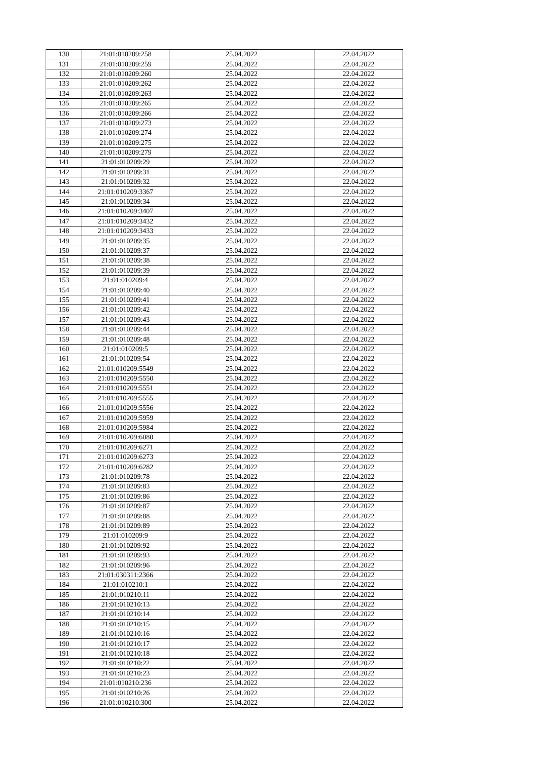| 130 | 21:01:010209:258 | 25.04.2022 | 22.04.2022 |
| 131 | 21:01:010209:259 | 25.04.2022 | 22.04.2022 |
| 132 | 21:01:010209:260 | 25.04.2022 | 22.04.2022 |
| 133 | 21:01:010209:262 | 25.04.2022 | 22.04.2022 |
| 134 | 21:01:010209:263 | 25.04.2022 | 22.04.2022 |
| 135 | 21:01:010209:265 | 25.04.2022 | 22.04.2022 |
| 136 | 21:01:010209:266 | 25.04.2022 | 22.04.2022 |
| 137 | 21:01:010209:273 | 25.04.2022 | 22.04.2022 |
| 138 | 21:01:010209:274 | 25.04.2022 | 22.04.2022 |
| 139 | 21:01:010209:275 | 25.04.2022 | 22.04.2022 |
| 140 | 21:01:010209:279 | 25.04.2022 | 22.04.2022 |
| 141 | 21:01:010209:29 | 25.04.2022 | 22.04.2022 |
| 142 | 21:01:010209:31 | 25.04.2022 | 22.04.2022 |
| 143 | 21:01:010209:32 | 25.04.2022 | 22.04.2022 |
| 144 | 21:01:010209:3367 | 25.04.2022 | 22.04.2022 |
| 145 | 21:01:010209:34 | 25.04.2022 | 22.04.2022 |
| 146 | 21:01:010209:3407 | 25.04.2022 | 22.04.2022 |
| 147 | 21:01:010209:3432 | 25.04.2022 | 22.04.2022 |
| 148 | 21:01:010209:3433 | 25.04.2022 | 22.04.2022 |
| 149 | 21:01:010209:35 | 25.04.2022 | 22.04.2022 |
| 150 | 21:01:010209:37 | 25.04.2022 | 22.04.2022 |
| 151 | 21:01:010209:38 | 25.04.2022 | 22.04.2022 |
| 152 | 21:01:010209:39 | 25.04.2022 | 22.04.2022 |
| 153 | 21:01:010209:4 | 25.04.2022 | 22.04.2022 |
| 154 | 21:01:010209:40 | 25.04.2022 | 22.04.2022 |
| 155 | 21:01:010209:41 | 25.04.2022 | 22.04.2022 |
| 156 | 21:01:010209:42 | 25.04.2022 | 22.04.2022 |
| 157 | 21:01:010209:43 | 25.04.2022 | 22.04.2022 |
| 158 | 21:01:010209:44 | 25.04.2022 | 22.04.2022 |
| 159 | 21:01:010209:48 | 25.04.2022 | 22.04.2022 |
| 160 | 21:01:010209:5 | 25.04.2022 | 22.04.2022 |
| 161 | 21:01:010209:54 | 25.04.2022 | 22.04.2022 |
| 162 | 21:01:010209:5549 | 25.04.2022 | 22.04.2022 |
| 163 | 21:01:010209:5550 | 25.04.2022 | 22.04.2022 |
| 164 | 21:01:010209:5551 | 25.04.2022 | 22.04.2022 |
| 165 | 21:01:010209:5555 | 25.04.2022 | 22.04.2022 |
| 166 | 21:01:010209:5556 | 25.04.2022 | 22.04.2022 |
| 167 | 21:01:010209:5959 | 25.04.2022 | 22.04.2022 |
| 168 | 21:01:010209:5984 | 25.04.2022 | 22.04.2022 |
| 169 | 21:01:010209:6080 | 25.04.2022 | 22.04.2022 |
| 170 | 21:01:010209:6271 | 25.04.2022 | 22.04.2022 |
| 171 | 21:01:010209:6273 | 25.04.2022 | 22.04.2022 |
| 172 | 21:01:010209:6282 | 25.04.2022 | 22.04.2022 |
| 173 | 21:01:010209:78 | 25.04.2022 | 22.04.2022 |
| 174 | 21:01:010209:83 | 25.04.2022 | 22.04.2022 |
| 175 | 21:01:010209:86 | 25.04.2022 | 22.04.2022 |
| 176 | 21:01:010209:87 | 25.04.2022 | 22.04.2022 |
| 177 | 21:01:010209:88 | 25.04.2022 | 22.04.2022 |
| 178 | 21:01:010209:89 | 25.04.2022 | 22.04.2022 |
| 179 | 21:01:010209:9 | 25.04.2022 | 22.04.2022 |
| 180 | 21:01:010209:92 | 25.04.2022 | 22.04.2022 |
| 181 | 21:01:010209:93 | 25.04.2022 | 22.04.2022 |
| 182 | 21:01:010209:96 | 25.04.2022 | 22.04.2022 |
| 183 | 21:01:030311:2366 | 25.04.2022 | 22.04.2022 |
| 184 | 21:01:010210:1 | 25.04.2022 | 22.04.2022 |
| 185 | 21:01:010210:11 | 25.04.2022 | 22.04.2022 |
| 186 | 21:01:010210:13 | 25.04.2022 | 22.04.2022 |
| 187 | 21:01:010210:14 | 25.04.2022 | 22.04.2022 |
| 188 | 21:01:010210:15 | 25.04.2022 | 22.04.2022 |
| 189 | 21:01:010210:16 | 25.04.2022 | 22.04.2022 |
| 190 | 21:01:010210:17 | 25.04.2022 | 22.04.2022 |
| 191 | 21:01:010210:18 | 25.04.2022 | 22.04.2022 |
| 192 | 21:01:010210:22 | 25.04.2022 | 22.04.2022 |
| 193 | 21:01:010210:23 | 25.04.2022 | 22.04.2022 |
| 194 | 21:01:010210:236 | 25.04.2022 | 22.04.2022 |
| 195 | 21:01:010210:26 | 25.04.2022 | 22.04.2022 |
| 196 | 21:01:010210:300 | 25.04.2022 | 22.04.2022 |